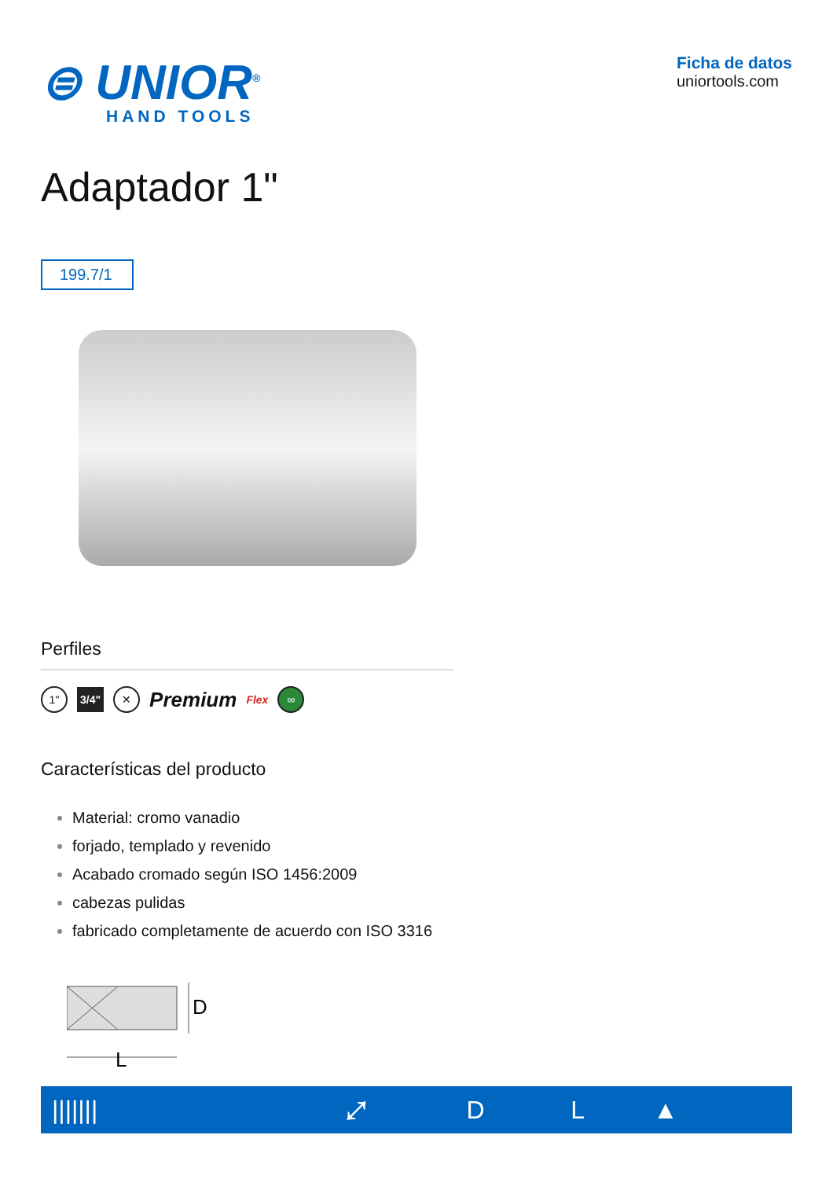⊜ UNIOR<sup>®</sup>
HAND TOOLS
Ficha de datos
uniortools.com
Adaptador 1"
199.7/1
Perfiles
1" 3/4" ✕ Premium Flex ∞
Características del producto
Material: cromo vanadio
forjado, templado y revenido
Acabado cromado según ISO 1456:2009
cabezas pulidas
fabricado completamente de acuerdo con ISO 3316
D
L
| /////// | ⤢ | D | L | ▲ |